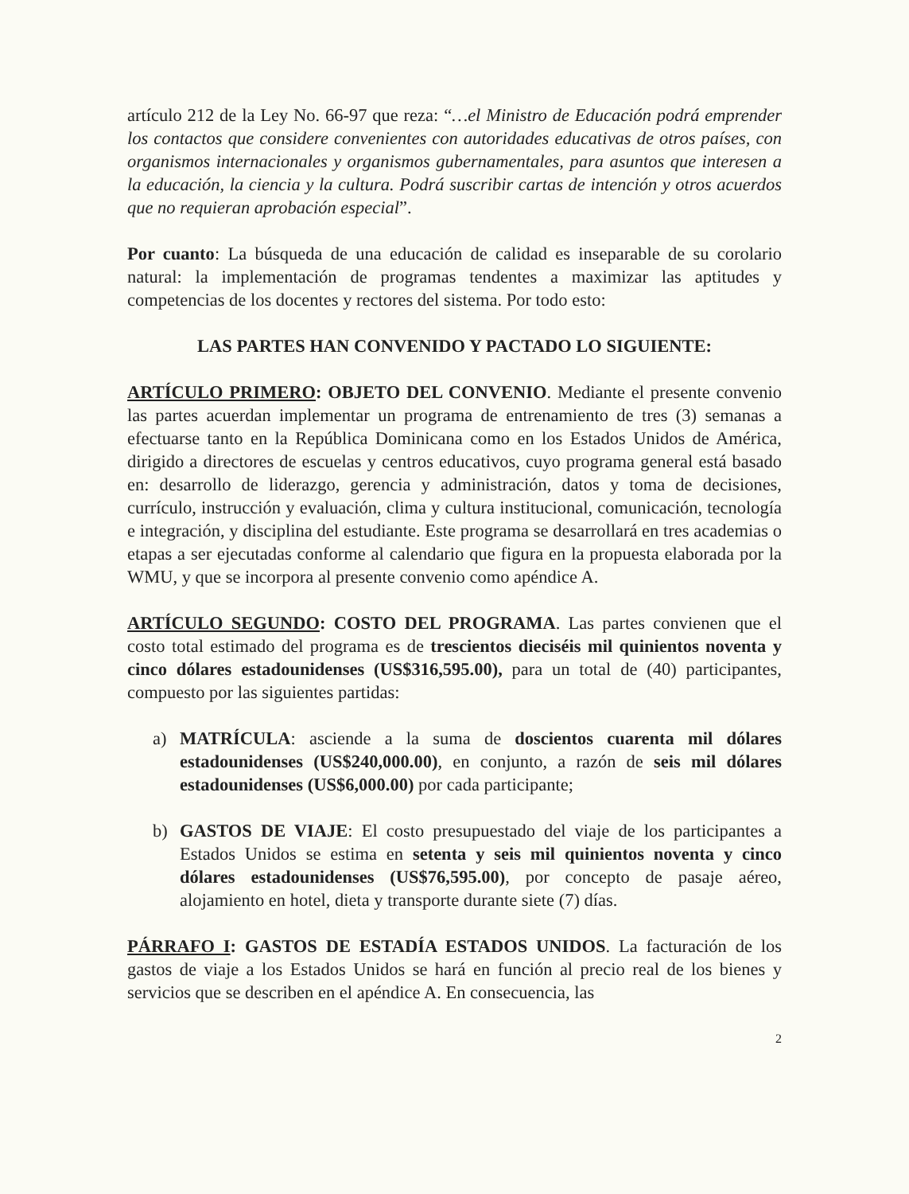artículo 212 de la Ley No. 66-97 que reza: “…el Ministro de Educación podrá emprender los contactos que considere convenientes con autoridades educativas de otros países, con organismos internacionales y organismos gubernamentales, para asuntos que interesen a la educación, la ciencia y la cultura. Podrá suscribir cartas de intención y otros acuerdos que no requieran aprobación especial”.
Por cuanto: La búsqueda de una educación de calidad es inseparable de su corolario natural: la implementación de programas tendentes a maximizar las aptitudes y competencias de los docentes y rectores del sistema. Por todo esto:
LAS PARTES HAN CONVENIDO Y PACTADO LO SIGUIENTE:
ARTÍCULO PRIMERO: OBJETO DEL CONVENIO. Mediante el presente convenio las partes acuerdan implementar un programa de entrenamiento de tres (3) semanas a efectuarse tanto en la República Dominicana como en los Estados Unidos de América, dirigido a directores de escuelas y centros educativos, cuyo programa general está basado en: desarrollo de liderazgo, gerencia y administración, datos y toma de decisiones, currículo, instrucción y evaluación, clima y cultura institucional, comunicación, tecnología e integración, y disciplina del estudiante. Este programa se desarrollará en tres academias o etapas a ser ejecutadas conforme al calendario que figura en la propuesta elaborada por la WMU, y que se incorpora al presente convenio como apéndice A.
ARTÍCULO SEGUNDO: COSTO DEL PROGRAMA. Las partes convienen que el costo total estimado del programa es de trescientos dieciséis mil quinientos noventa y cinco dólares estadounidenses (US$316,595.00), para un total de (40) participantes, compuesto por las siguientes partidas:
a) MATRÍCULA: asciende a la suma de doscientos cuarenta mil dólares estadounidenses (US$240,000.00), en conjunto, a razón de seis mil dólares estadounidenses (US$6,000.00) por cada participante;
b) GASTOS DE VIAJE: El costo presupuestado del viaje de los participantes a Estados Unidos se estima en setenta y seis mil quinientos noventa y cinco dólares estadounidenses (US$76,595.00), por concepto de pasaje aéreo, alojamiento en hotel, dieta y transporte durante siete (7) días.
PÁRRAFO I: GASTOS DE ESTADÍA ESTADOS UNIDOS. La facturación de los gastos de viaje a los Estados Unidos se hará en función al precio real de los bienes y servicios que se describen en el apéndice A. En consecuencia, las
2